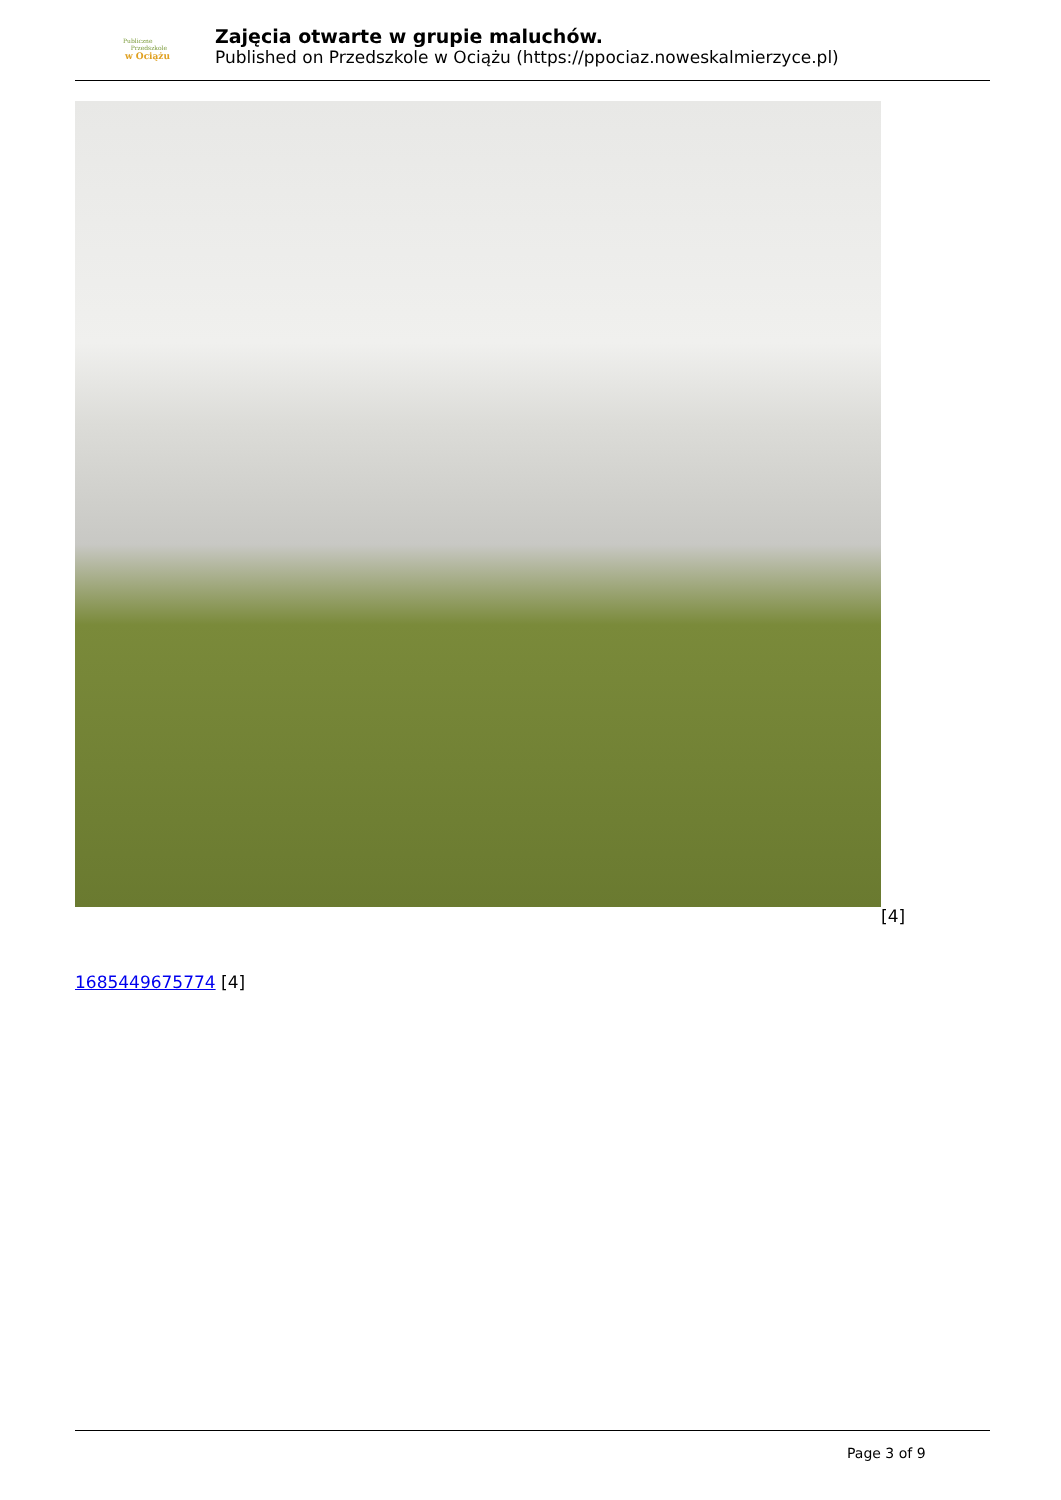Publiczne
Przedszkole
w Ociążu
Zajęcia otwarte w grupie maluchów.
Published on Przedszkole w Ociążu (https://ppociaz.noweskalmierzyce.pl)
[4]
1685449675774 [4]
Page 3 of 9